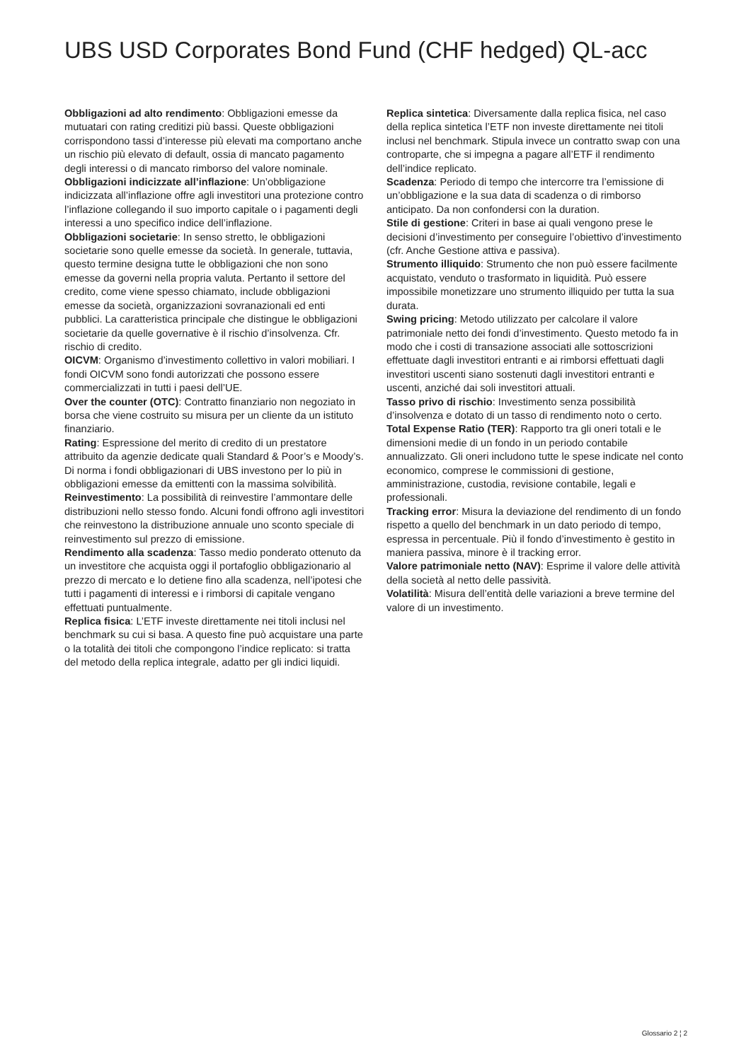UBS USD Corporates Bond Fund (CHF hedged) QL-acc
Obbligazioni ad alto rendimento: Obbligazioni emesse da mutuatari con rating creditizi più bassi. Queste obbligazioni corrispondono tassi d’interesse più elevati ma comportano anche un rischio più elevato di default, ossia di mancato pagamento degli interessi o di mancato rimborso del valore nominale.
Obbligazioni indicizzate all’inflazione: Un’obbligazione indicizzata all’inflazione offre agli investitori una protezione contro l’inflazione collegando il suo importo capitale o i pagamenti degli interessi a uno specifico indice dell’inflazione.
Obbligazioni societarie: In senso stretto, le obbligazioni societarie sono quelle emesse da società. In generale, tuttavia, questo termine designa tutte le obbligazioni che non sono emesse da governi nella propria valuta. Pertanto il settore del credito, come viene spesso chiamato, include obbligazioni emesse da società, organizzazioni sovranazionali ed enti pubblici. La caratteristica principale che distingue le obbligazioni societarie da quelle governative è il rischio d’insolvenza. Cfr. rischio di credito.
OICVM: Organismo d’investimento collettivo in valori mobiliari. I fondi OICVM sono fondi autorizzati che possono essere commercializzati in tutti i paesi dell’UE.
Over the counter (OTC): Contratto finanziario non negoziato in borsa che viene costruito su misura per un cliente da un istituto finanziario.
Rating: Espressione del merito di credito di un prestatore attribuito da agenzie dedicate quali Standard & Poor’s e Moody’s. Di norma i fondi obbligazionari di UBS investono per lo più in obbligazioni emesse da emittenti con la massima solvibilità.
Reinvestimento: La possibilità di reinvestire l’ammontare delle distribuzioni nello stesso fondo. Alcuni fondi offrono agli investitori che reinvestono la distribuzione annuale uno sconto speciale di reinvestimento sul prezzo di emissione.
Rendimento alla scadenza: Tasso medio ponderato ottenuto da un investitore che acquista oggi il portafoglio obbligazionario al prezzo di mercato e lo detiene fino alla scadenza, nell’ipotesi che tutti i pagamenti di interessi e i rimborsi di capitale vengano effettuati puntualmente.
Replica fisica: L’ETF investe direttamente nei titoli inclusi nel benchmark su cui si basa. A questo fine può acquistare una parte o la totalità dei titoli che compongono l’indice replicato: si tratta del metodo della replica integrale, adatto per gli indici liquidi.
Replica sintetica: Diversamente dalla replica fisica, nel caso della replica sintetica l’ETF non investe direttamente nei titoli inclusi nel benchmark. Stipula invece un contratto swap con una controparte, che si impegna a pagare all’ETF il rendimento dell’indice replicato.
Scadenza: Periodo di tempo che intercorre tra l’emissione di un’obbligazione e la sua data di scadenza o di rimborso anticipato. Da non confondersi con la duration.
Stile di gestione: Criteri in base ai quali vengono prese le decisioni d’investimento per conseguire l’obiettivo d’investimento (cfr. Anche Gestione attiva e passiva).
Strumento illiquido: Strumento che non può essere facilmente acquistato, venduto o trasformato in liquidità. Può essere impossibile monetizzare uno strumento illiquido per tutta la sua durata.
Swing pricing: Metodo utilizzato per calcolare il valore patrimoniale netto dei fondi d’investimento. Questo metodo fa in modo che i costi di transazione associati alle sottoscrizioni effettuate dagli investitori entranti e ai rimborsi effettuati dagli investitori uscenti siano sostenuti dagli investitori entranti e uscenti, anziché dai soli investitori attuali.
Tasso privo di rischio: Investimento senza possibilità d’insolvenza e dotato di un tasso di rendimento noto o certo.
Total Expense Ratio (TER): Rapporto tra gli oneri totali e le dimensioni medie di un fondo in un periodo contabile annualizzato. Gli oneri includono tutte le spese indicate nel conto economico, comprese le commissioni di gestione, amministrazione, custodia, revisione contabile, legali e professionali.
Tracking error: Misura la deviazione del rendimento di un fondo rispetto a quello del benchmark in un dato periodo di tempo, espressa in percentuale. Più il fondo d’investimento è gestito in maniera passiva, minore è il tracking error.
Valore patrimoniale netto (NAV): Esprime il valore delle attività della società al netto delle passività.
Volatilità: Misura dell’entità delle variazioni a breve termine del valore di un investimento.
Glossario 2 ¦ 2